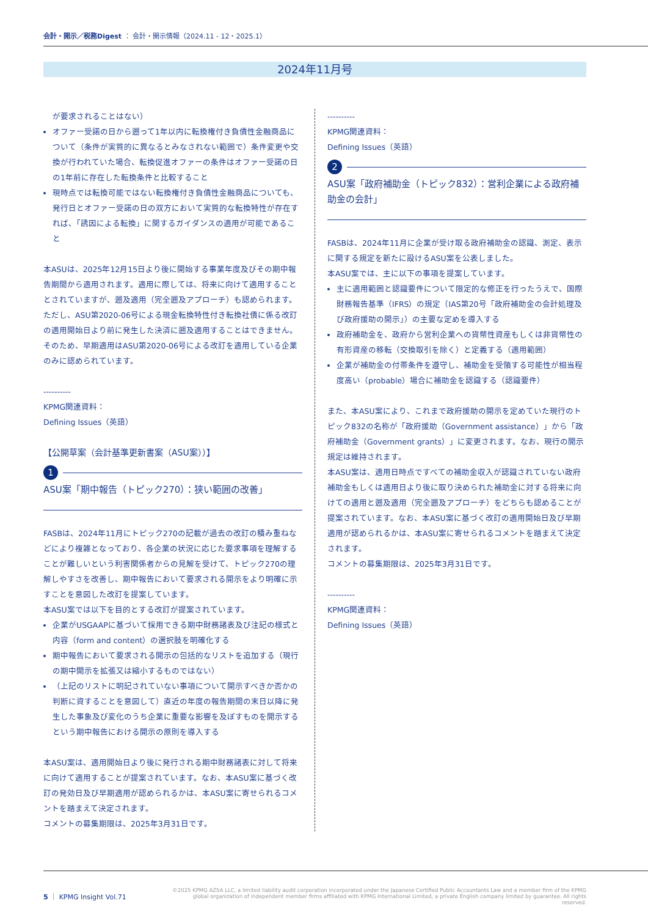会計・開示／税務Digest ： 会計・開示情報（2024.11 - 12・2025.1）
2024年11月号
が要求されることはない）
オファー受諾の日から遡って1年以内に転換権付き負債性金融商品について（条件が実質的に異なるとみなされない範囲で）条件変更や交換が行われていた場合、転換促進オファーの条件はオファー受諾の日の1年前に存在した転換条件と比較すること
現時点では転換可能ではない転換権付き負債性金融商品についても、発行日とオファー受諾の日の双方において実質的な転換特性が存在すれば、「誘因による転換」に関するガイダンスの適用が可能であること
本ASUは、2025年12月15日より後に開始する事業年度及びその期中報告期間から適用されます。適用に際しては、将来に向けて適用することとされていますが、遡及適用（完全遡及アプローチ）も認められます。ただし、ASU第2020-06号による現金転換特性付き転換社債に係る改訂の適用開始日より前に発生した決済に遡及適用することはできません。そのため、早期適用はASU第2020-06号による改訂を適用している企業のみに認められています。
----------
KPMG関連資料：
Defining Issues（英語）
【公開草案（会計基準更新書案（ASU案））】
1
ASU案「期中報告（トピック270）：狭い範囲の改善」
FASBは、2024年11月にトピック270の記載が過去の改訂の積み重ねなどにより複雑となっており、各企業の状況に応じた要求事項を理解することが難しいという利害関係者からの見解を受けて、トピック270の理解しやすさを改善し、期中報告において要求される開示をより明確に示すことを意図した改訂を提案しています。
本ASU案では以下を目的とする改訂が提案されています。
企業がUSGAAPに基づいて採用できる期中財務諸表及び注記の様式と内容（form and content）の選択肢を明確化する
期中報告において要求される開示の包括的なリストを追加する（現行の期中開示を拡張又は縮小するものではない）
（上記のリストに明記されていない事項について開示すべきか否かの判断に資することを意図して）直近の年度の報告期間の末日以降に発生した事象及び変化のうち企業に重要な影響を及ぼすものを開示するという期中報告における開示の原則を導入する
本ASU案は、適用開始日より後に発行される期中財務諸表に対して将来に向けて適用することが提案されています。なお、本ASU案に基づく改訂の発効日及び早期適用が認められるかは、本ASU案に寄せられるコメントを踏まえて決定されます。
コメントの募集期限は、2025年3月31日です。
----------
KPMG関連資料：
Defining Issues（英語）
2
ASU案「政府補助金（トピック832）：営利企業による政府補助金の会計」
FASBは、2024年11月に企業が受け取る政府補助金の認識、測定、表示に関する規定を新たに設けるASU案を公表しました。
本ASU案では、主に以下の事項を提案しています。
主に適用範囲と認識要件について限定的な修正を行ったうえで、国際財務報告基準（IFRS）の規定（IAS第20号「政府補助金の会計処理及び政府援助の開示」）の主要な定めを導入する
政府補助金を、政府から営利企業への貨幣性資産もしくは非貨幣性の有形資産の移転（交換取引を除く）と定義する（適用範囲）
企業が補助金の付帯条件を遵守し、補助金を受領する可能性が相当程度高い（probable）場合に補助金を認識する（認識要件）
また、本ASU案により、これまで政府援助の開示を定めていた現行のトピック832の名称が「政府援助（Government assistance）」から「政府補助金（Government grants）」に変更されます。なお、現行の開示規定は維持されます。
本ASU案は、適用日時点ですべての補助金収入が認識されていない政府補助金もしくは適用日より後に取り決められた補助金に対する将来に向けての適用と遡及適用（完全遡及アプローチ）をどちらも認めることが提案されています。なお、本ASU案に基づく改訂の適用開始日及び早期適用が認められるかは、本ASU案に寄せられるコメントを踏まえて決定されます。
コメントの募集期限は、2025年3月31日です。
----------
KPMG関連資料：
Defining Issues（英語）
5 ｜ KPMG Insight Vol.71
©2025 KPMG AZSA LLC, a limited liability audit corporation incorporated under the Japanese Certified Public Accountants Law and a member firm of the KPMG global organization of independent member firms affiliated with KPMG International Limited, a private English company limited by guarantee. All rights reserved.